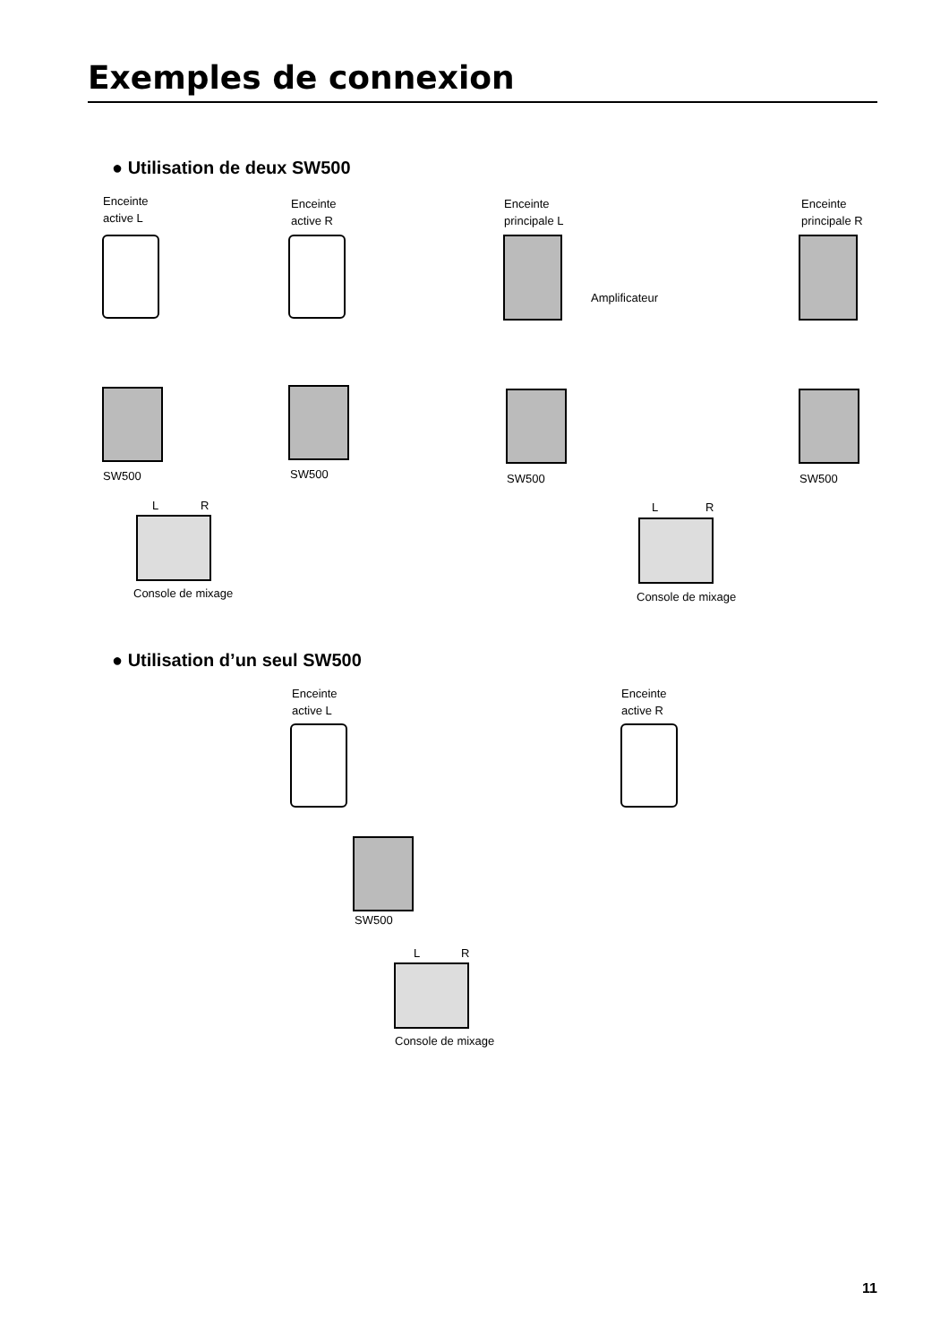Exemples de connexion
● Utilisation de deux SW500
Enceinte
active L
Enceinte
active R
Enceinte
principale L
Enceinte
principale R
Amplificateur
SW500 SW500 SW500 SW500
L R L R
Console de mixage Console de mixage
● Utilisation d’un seul SW500
Enceinte
active L
Enceinte
active R
SW500
L R
Console de mixage
11